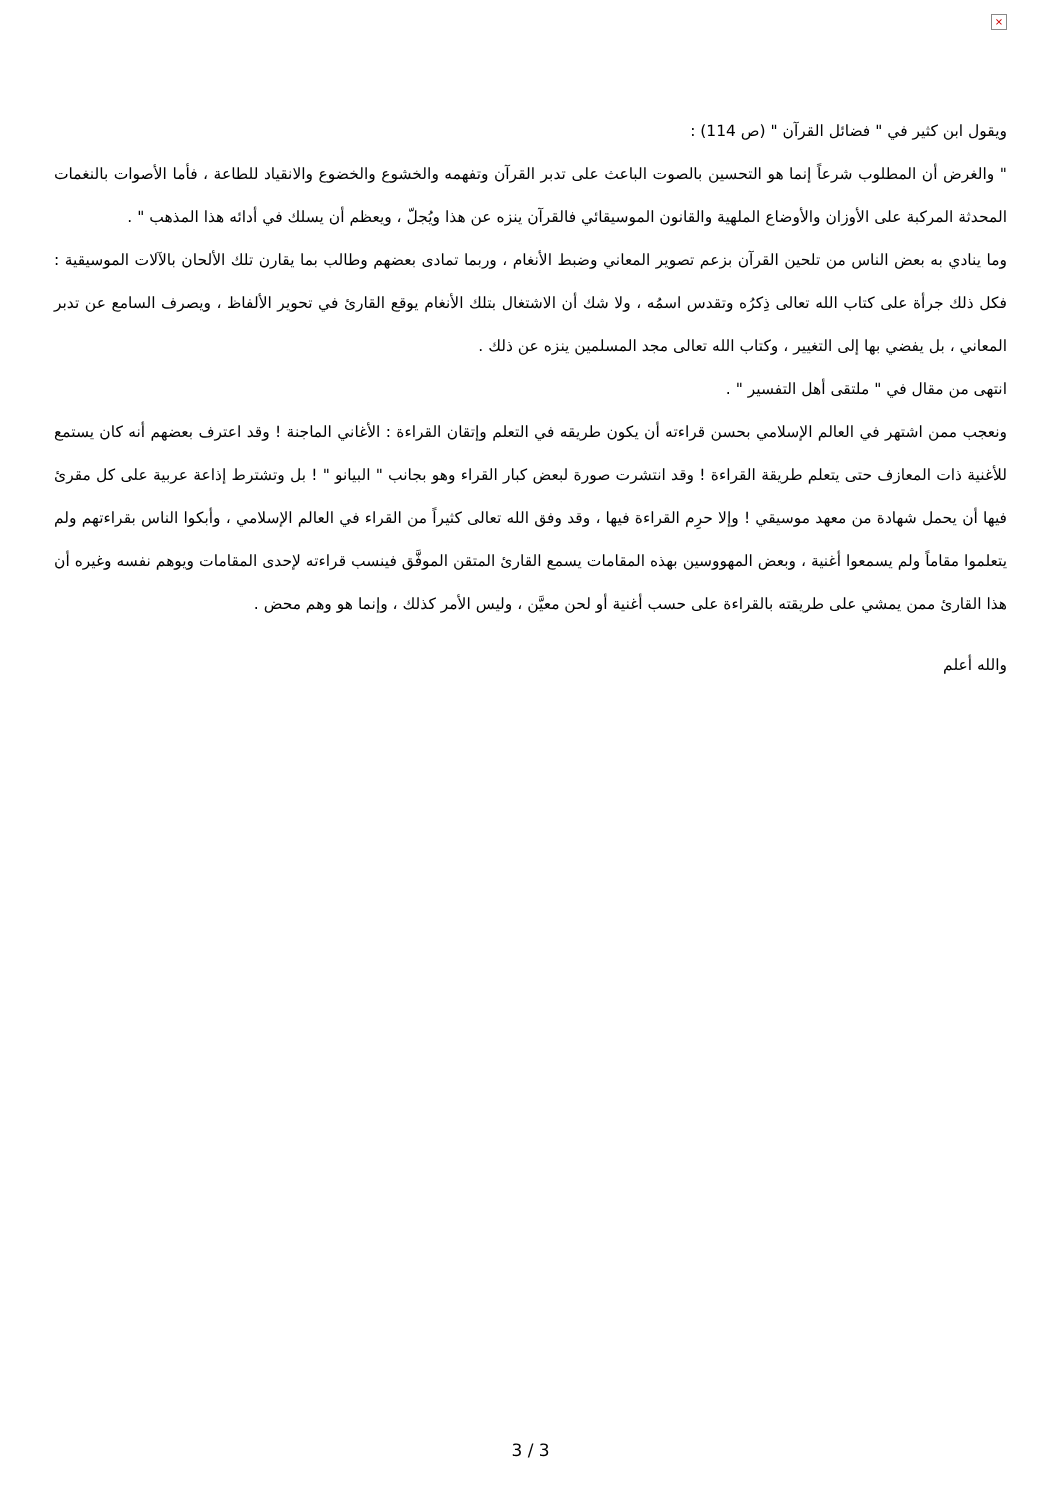×
ويقول ابن كثير في " فضائل القرآن " (ص 114) :
" والغرض أن المطلوب شرعاً إنما هو التحسين بالصوت الباعث على تدبر القرآن وتفهمه والخشوع والخضوع والانقياد للطاعة ، فأما الأصوات بالنغمات المحدثة المركبة على الأوزان والأوضاع الملهية والقانون الموسيقائي فالقرآن ينزه عن هذا ويُجلّ ، ويعظم أن يسلك في أدائه هذا المذهب " .
وما ينادي به بعض الناس من تلحين القرآن بزعم تصوير المعاني وضبط الأنغام ، وربما تمادى بعضهم وطالب بما يقارن تلك الألحان بالآلات الموسيقية : فكل ذلك جرأة على كتاب الله تعالى ذِكرُه وتقدس اسمُه ، ولا شك أن الاشتغال بتلك الأنغام يوقع القارئ في تحوير الألفاظ ، ويصرف السامع عن تدبر المعاني ، بل يفضي بها إلى التغيير ، وكتاب الله تعالى مجد المسلمين ينزه عن ذلك .
انتهى من مقال في " ملتقى أهل التفسير " .
ونعجب ممن اشتهر في العالم الإسلامي بحسن قراءته أن يكون طريقه في التعلم وإتقان القراءة : الأغاني الماجنة ! وقد اعترف بعضهم أنه كان يستمع للأغنية ذات المعازف حتى يتعلم طريقة القراءة ! وقد انتشرت صورة لبعض كبار القراء وهو بجانب " البيانو " ! بل وتشترط إذاعة عربية على كل مقرئ فيها أن يحمل شهادة من معهد موسيقي ! وإلا حرِم القراءة فيها ، وقد وفق الله تعالى كثيراً من القراء في العالم الإسلامي ، وأبكوا الناس بقراءتهم ولم يتعلموا مقاماً ولم يسمعوا أغنية ، وبعض المهووسين بهذه المقامات يسمع القارئ المتقن الموفَّق فينسب قراءته لإحدى المقامات ويوهم نفسه وغيره أن هذا القارئ ممن يمشي على طريقته بالقراءة على حسب أغنية أو لحن معيَّن ، وليس الأمر كذلك ، وإنما هو وهم محض .
والله أعلم
3 / 3